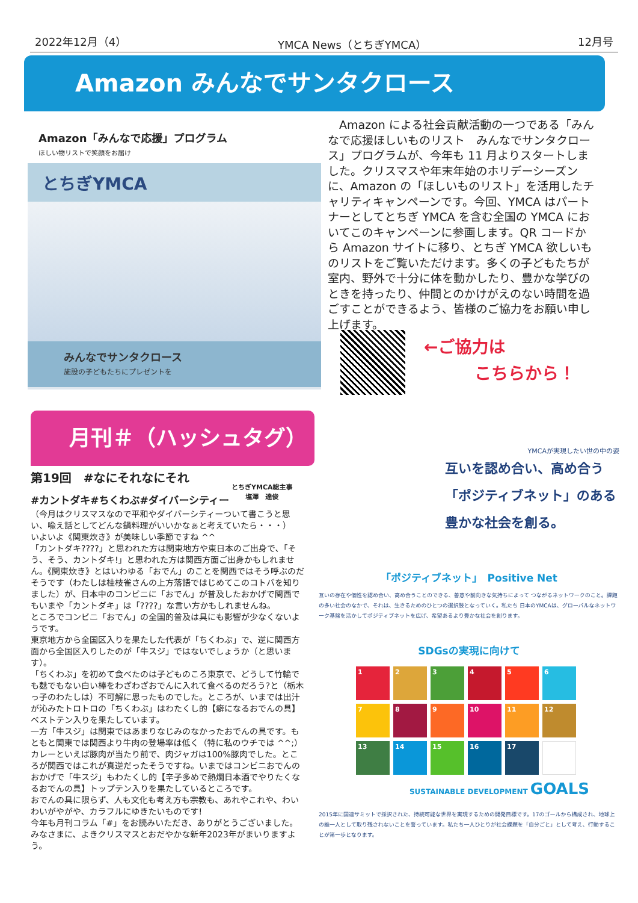2022年12月（4） YMCA News（とちぎYMCA） 12月号
Amazon みんなでサンタクロース
Amazon「みんなで応援」プログラム
ほしい物リストで笑顔をお届け
とちぎYMCA
みんなでサンタクロース
施設の子どもたちにプレゼントを
　Amazon による社会貢献活動の一つである「みんなで応援ほしいものリスト　みんなでサンタクロース」プログラムが、今年も 11 月よりスタートしました。クリスマスや年末年始のホリデーシーズンに、Amazon の「ほしいものリスト」を活用したチャリティキャンペーンです。今回、YMCA はパートナーとしてとちぎ YMCA を含む全国の YMCA においてこのキャンペーンに参画します。QR コードから Amazon サイトに移り、とちぎ YMCA 欲しいものリストをご覧いただけます。多くの子どもたちが室内、野外で十分に体を動かしたり、豊かな学びのときを持ったり、仲間とのかけがえのない時間を過ごすことができるよう、皆様のご協力をお願い申し上げます。
←ご協力は
　　　こちらから！
月刊＃（ハッシュタグ）
とちぎYMCA総主事
塩澤　達俊
第19回　#なにそれなにそれ
#カントダキ#ちくわぶ#ダイバーシティー
（今月はクリスマスなので平和やダイバーシティーついて書こうと思い、喩え話としてどんな鍋料理がいいかなぁと考えていたら・・・）
いよいよ《関東炊き》が美味しい季節ですね ^^
「カントダキ????」と思われた方は関東地方や東日本のご出身で、「そう、そう、カントダキ!」と思われた方は関西方面ご出身かもしれません。《関東炊き》とはいわゆる「おでん」のことを関西ではそう呼ぶのだそうです（わたしは桂枝雀さんの上方落語ではじめてこのコトバを知りました）が、日本中のコンビニに「おでん」が普及したおかげで関西でもいまや「カントダキ」は「????」な言い方かもしれませんね。
ところでコンビニ「おでん」の全国的普及は具にも影響が少なくないようです。
東京地方から全国区入りを果たした代表が「ちくわぶ」で、逆に関西方面から全国区入りしたのが「牛スジ」ではないでしょうか（と思います）。
「ちくわぶ」を初めて食べたのは子どものころ東京で、どうして竹輪でも麸でもない白い棒をわざわざおでんに入れて食べるのだろう?と（栃木っ子のわたしは）不可解に思ったものでした。ところが、いまでは出汁が沁みたトロトロの「ちくわぶ」はわたくし的【癖になるおでんの具】ベストテン入りを果たしています。
一方「牛スジ」は関東ではあまりなじみのなかったおでんの具です。もともと関東では関西より牛肉の登場率は低く（特に私のウチでは ^^;）カレーといえば豚肉が当たり前で、肉ジャガは100%豚肉でした。ところが関西ではこれが真逆だったそうですね。いまではコンビニおでんのおかげで「牛スジ」もわたくし的【辛子多めで熱燗日本酒でやりたくなるおでんの具】トップテン入りを果たしているところです。
おでんの具に限らず、人も文化も考え方も宗教も、あれやこれや、わいわいがやがや、カラフルにゆきたいものです!
今年も月刊コラム「#」をお読みいただき、ありがとうございました。みなさまに、よきクリスマスとおだやかな新年2023年がまいりますよう。
YMCAが実現したい世の中の姿
互いを認め合い、高め合う
「ポジティブネット」のある
豊かな社会を創る。
「ポジティブネット」　Positive Net
互いの存在や個性を認め合い、高め合うことのできる、善意や前向きな気持ちによって つながるネットワークのこと。課題の多い社会のなかで、それは、生きるためのひとつの選択肢となっていく。私たち 日本のYMCAは、グローバルなネットワーク基盤を活かしてポジティブネットを広げ、希望あるより豊かな社会を創ります。
SDGsの実現に向けて
1
2
3
4
5
6
7
8
9
10
11
12
13
14
15
16
17
SUSTAINABLE DEVELOPMENT GOALS
2015年に国連サミットで採択された、持続可能な世界を実現するための開発目標です。17のゴールから構成され、地球上の誰一人として取り残されないことを誓っています。私たち一人ひとりが社会課題を「自分ごと」として考え、行動することが第一歩となります。